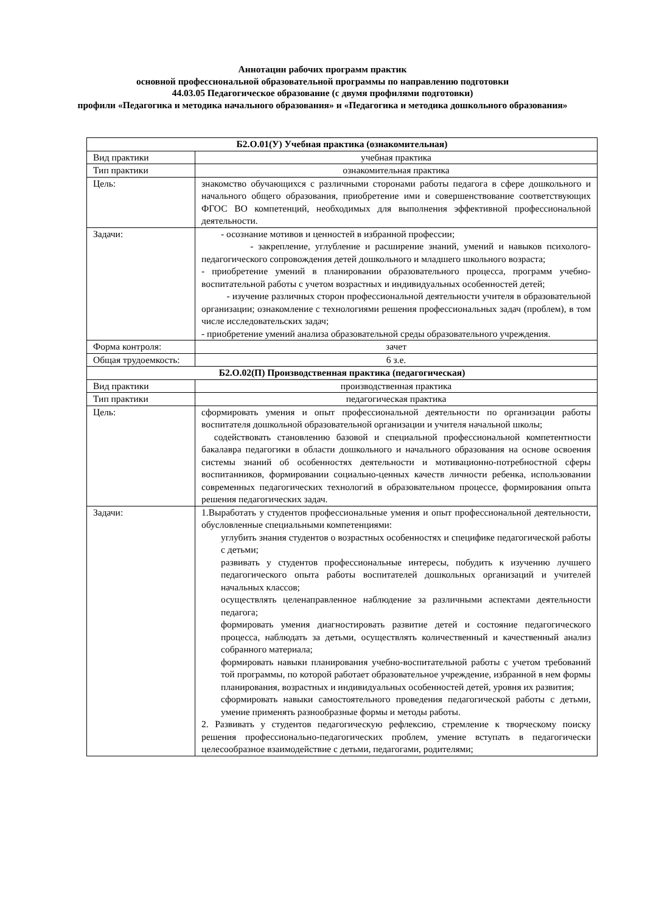Аннотации рабочих программ практик
основной профессиональной образовательной программы по направлению подготовки
44.03.05 Педагогическое образование (с двумя профилями подготовки)
профили «Педагогика и методика начального образования» и «Педагогика и методика дошкольного образования»
| Б2.О.01(У) Учебная практика (ознакомительная) | |
| --- | --- |
| Вид практики | учебная практика |
| Тип практики | ознакомительная практика |
| Цель: | знакомство обучающихся с различными сторонами работы педагога в сфере дошкольного и начального общего образования, приобретение ими и совершенствование соответствующих ФГОС ВО компетенций, необходимых для выполнения эффективной профессиональной деятельности. |
| Задачи: | - осознание мотивов и ценностей в избранной профессии; - закрепление, углубление и расширение знаний, умений и навыков психолого-педагогического сопровождения детей дошкольного и младшего школьного возраста; - приобретение умений в планировании образовательного процесса, программ учебно-воспитательной работы с учетом возрастных и индивидуальных особенностей детей; - изучение различных сторон профессиональной деятельности учителя в образовательной организации; ознакомление с технологиями решения профессиональных задач (проблем), в том числе исследовательских задач; - приобретение умений анализа образовательной среды образовательного учреждения. |
| Форма контроля: | зачет |
| Общая трудоемкость: | 6 з.е. |
| Б2.О.02(П) Производственная практика (педагогическая) | |
| Вид практики | производственная практика |
| Тип практики | педагогическая практика |
| Цель: | сформировать умения и опыт профессиональной деятельности по организации работы воспитателя дошкольной образовательной организации и учителя начальной школы; содействовать становлению базовой и специальной профессиональной компетентности бакалавра педагогики в области дошкольного и начального образования на основе освоения системы знаний об особенностях деятельности и мотивационно-потребностной сферы воспитанников, формировании социально-ценных качеств личности ребенка, использовании современных педагогических технологий в образовательном процессе, формирования опыта решения педагогических задач. |
| Задачи: | 1.Выработать у студентов профессиональные умения и опыт профессиональной деятельности, обусловленные специальными компетенциями: углубить знания студентов о возрастных особенностях и специфике педагогической работы с детьми; развивать у студентов профессиональные интересы, побудить к изучению лучшего педагогического опыта работы воспитателей дошкольных организаций и учителей начальных классов; осуществлять целенаправленное наблюдение за различными аспектами деятельности педагога; формировать умения диагностировать развитие детей и состояние педагогического процесса, наблюдать за детьми, осуществлять количественный и качественный анализ собранного материала; формировать навыки планирования учебно-воспитательной работы с учетом требований той программы, по которой работает образовательное учреждение, избранной в нем формы планирования, возрастных и индивидуальных особенностей детей, уровня их развития; сформировать навыки самостоятельного проведения педагогической работы с детьми, умение применять разнообразные формы и методы работы. 2. Развивать у студентов педагогическую рефлексию, стремление к творческому поиску решения профессионально-педагогических проблем, умение вступать в педагогически целесообразное взаимодействие с детьми, педагогами, родителями; |